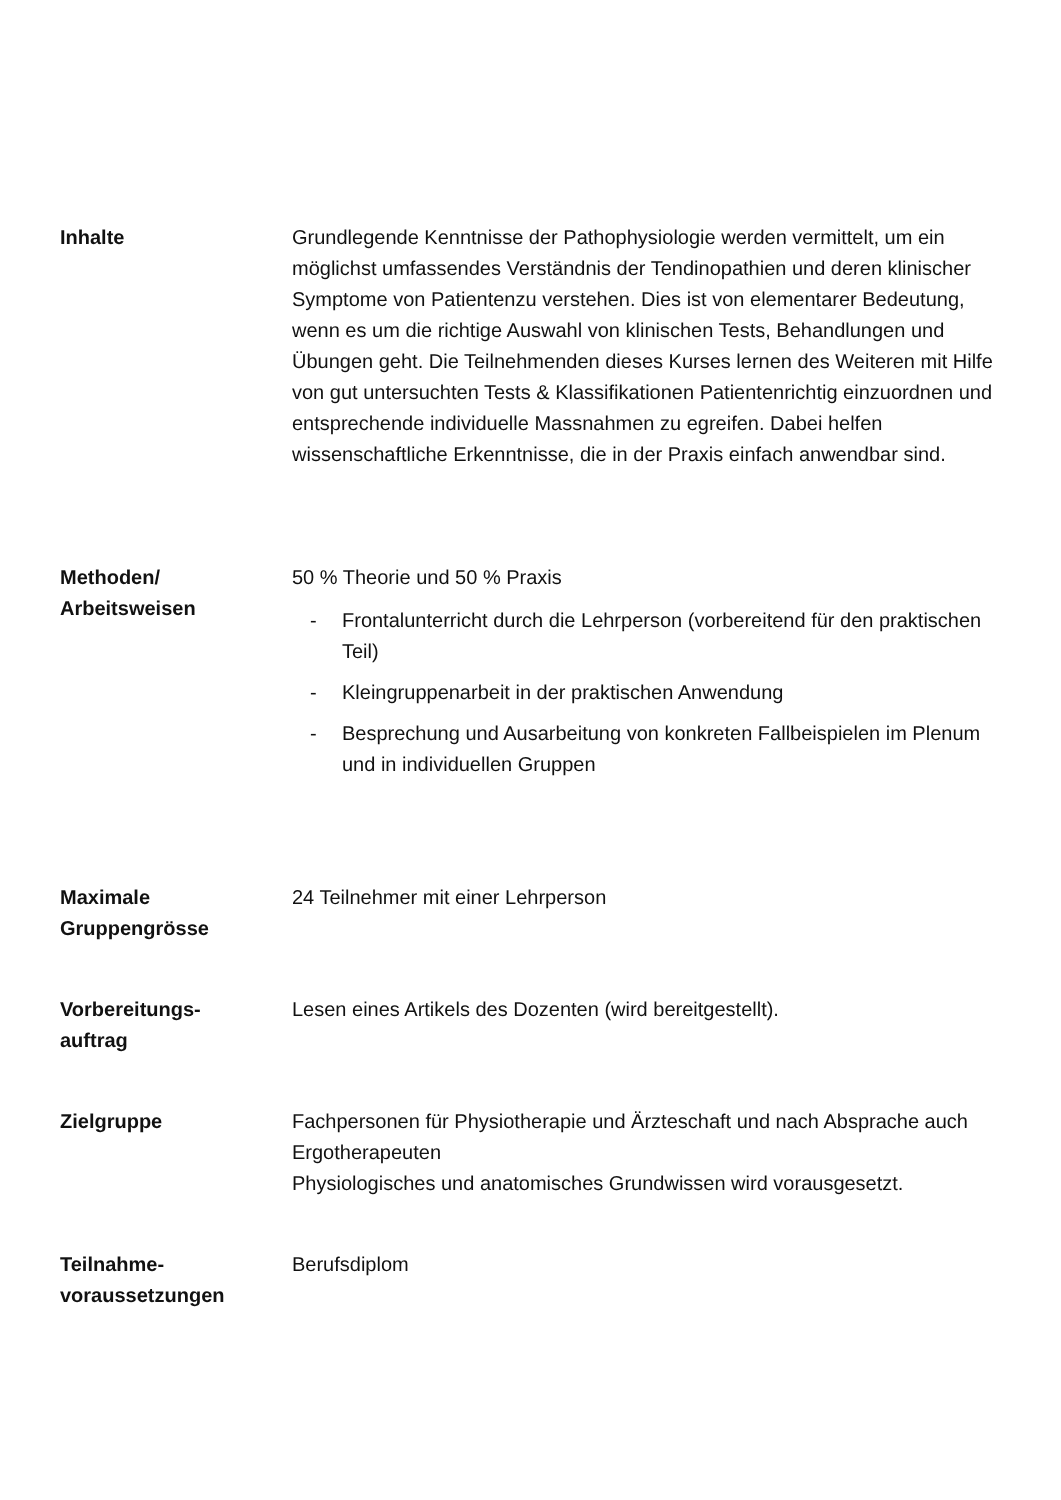Inhalte Grundlegende Kenntnisse der Pathophysiologie werden vermittelt, um ein möglichst umfassendes Verständnis der Tendinopathien und deren klinischer Symptome von Patientenzu verstehen. Dies ist von elementarer Bedeutung, wenn es um die richtige Auswahl von klinischen Tests, Behandlungen und Übungen geht. Die Teilnehmenden dieses Kurses lernen des Weiteren mit Hilfe von gut untersuchten Tests & Klassifikationen Patientenrichtig einzuordnen und entsprechende individuelle Massnahmen zu egreifen. Dabei helfen wissenschaftliche Erkenntnisse, die in der Praxis einfach anwendbar sind.
Methoden/
Arbeitsweisen
50 % Theorie und 50 % Praxis
- Frontalunterricht durch die Lehrperson (vorbereitend für den praktischen Teil)
- Kleingruppenarbeit in der praktischen Anwendung
- Besprechung und Ausarbeitung von konkreten Fallbeispielen im Plenum und in individuellen Gruppen
Maximale
Gruppengrösse
24 Teilnehmer mit einer Lehrperson
Vorbereitungs-
auftrag
Lesen eines Artikels des Dozenten (wird bereitgestellt).
Zielgruppe Fachpersonen für Physiotherapie und Ärzteschaft und nach Absprache auch Ergotherapeuten
Physiologisches und anatomisches Grundwissen wird vorausgesetzt.
Teilnahme-
voraussetzungen
Berufsdiplom